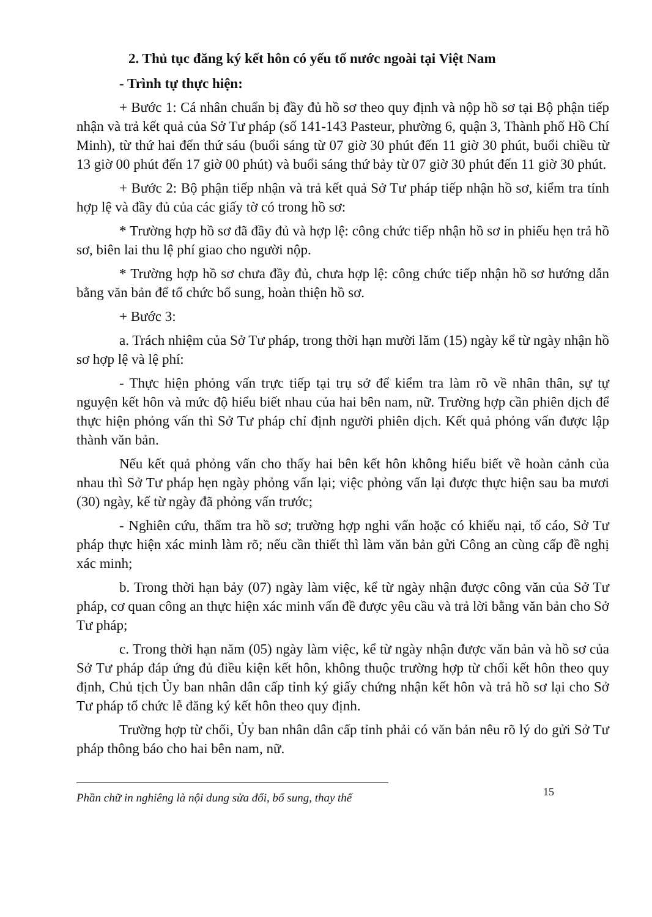2. Thủ tục đăng ký kết hôn có yếu tố nước ngoài tại Việt Nam
- Trình tự thực hiện:
+ Bước 1: Cá nhân chuẩn bị đầy đủ hồ sơ theo quy định và nộp hồ sơ tại Bộ phận tiếp nhận và trả kết quả của Sở Tư pháp (số 141-143 Pasteur, phường 6, quận 3, Thành phố Hồ Chí Minh), từ thứ hai đến thứ sáu (buổi sáng từ 07 giờ 30 phút đến 11 giờ 30 phút, buổi chiều từ 13 giờ 00 phút đến 17 giờ 00 phút) và buổi sáng thứ bảy từ 07 giờ 30 phút đến 11 giờ 30 phút.
+ Bước 2: Bộ phận tiếp nhận và trả kết quả Sở Tư pháp tiếp nhận hồ sơ, kiểm tra tính hợp lệ và đầy đủ của các giấy tờ có trong hồ sơ:
* Trường hợp hồ sơ đã đầy đủ và hợp lệ: công chức tiếp nhận hồ sơ in phiếu hẹn trả hồ sơ, biên lai thu lệ phí giao cho người nộp.
* Trường hợp hồ sơ chưa đầy đủ, chưa hợp lệ: công chức tiếp nhận hồ sơ hướng dẫn bằng văn bản để tổ chức bổ sung, hoàn thiện hồ sơ.
+ Bước 3:
a. Trách nhiệm của Sở Tư pháp, trong thời hạn mười lăm (15) ngày kể từ ngày nhận hồ sơ hợp lệ và lệ phí:
- Thực hiện phỏng vấn trực tiếp tại trụ sở để kiểm tra làm rõ về nhân thân, sự tự nguyện kết hôn và mức độ hiểu biết nhau của hai bên nam, nữ. Trường hợp cần phiên dịch để thực hiện phỏng vấn thì Sở Tư pháp chỉ định người phiên dịch. Kết quả phỏng vấn được lập thành văn bản.
Nếu kết quả phỏng vấn cho thấy hai bên kết hôn không hiểu biết về hoàn cảnh của nhau thì Sở Tư pháp hẹn ngày phỏng vấn lại; việc phỏng vấn lại được thực hiện sau ba mươi (30) ngày, kể từ ngày đã phỏng vấn trước;
- Nghiên cứu, thẩm tra hồ sơ; trường hợp nghi vấn hoặc có khiếu nại, tố cáo, Sở Tư pháp thực hiện xác minh làm rõ; nếu cần thiết thì làm văn bản gửi Công an cùng cấp đề nghị xác minh;
b. Trong thời hạn bảy (07) ngày làm việc, kể từ ngày nhận được công văn của Sở Tư pháp, cơ quan công an thực hiện xác minh vấn đề được yêu cầu và trả lời bằng văn bản cho Sở Tư pháp;
c. Trong thời hạn năm (05) ngày làm việc, kể từ ngày nhận được văn bản và hồ sơ của Sở Tư pháp đáp ứng đủ điều kiện kết hôn, không thuộc trường hợp từ chối kết hôn theo quy định, Chủ tịch Ủy ban nhân dân cấp tỉnh ký giấy chứng nhận kết hôn và trả hồ sơ lại cho Sở Tư pháp tổ chức lễ đăng ký kết hôn theo quy định.
Trường hợp từ chối, Ủy ban nhân dân cấp tỉnh phải có văn bản nêu rõ lý do gửi Sở Tư pháp thông báo cho hai bên nam, nữ.
Phần chữ in nghiêng là nội dung sửa đổi, bổ sung, thay thế
15